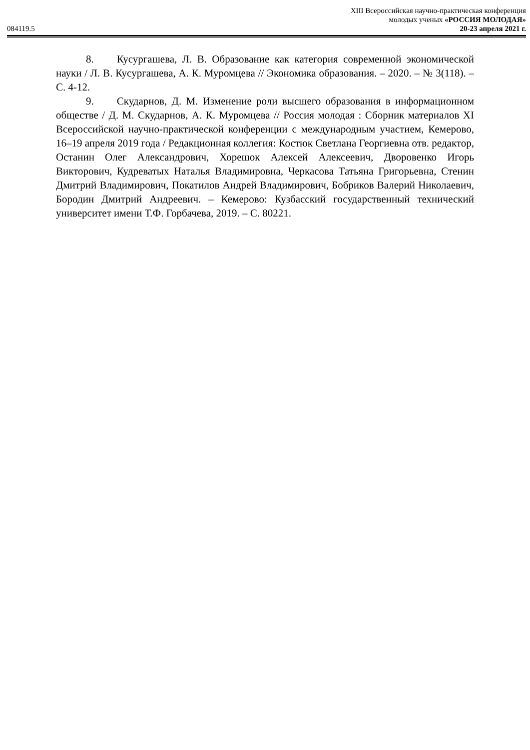084119.5
XIII Всероссийская научно-практическая конференция
молодых ученых «РОССИЯ МОЛОДАЯ»
20-23 апреля 2021 г.
8. Кусургашева, Л. В. Образование как категория современной экономической науки / Л. В. Кусургашева, А. К. Муромцева // Экономика образования. – 2020. – № 3(118). – С. 4-12.
9. Скударнов, Д. М. Изменение роли высшего образования в информационном обществе / Д. М. Скударнов, А. К. Муромцева // Россия молодая : Сборник материалов XI Всероссийской научно-практической конференции с международным участием, Кемерово, 16–19 апреля 2019 года / Редакционная коллегия: Костюк Светлана Георгиевна отв. редактор, Останин Олег Александрович, Хорешок Алексей Алексеевич, Дворовенко Игорь Викторович, Кудреватых Наталья Владимировна, Черкасова Татьяна Григорьевна, Стенин Дмитрий Владимирович, Покатилов Андрей Владимирович, Бобриков Валерий Николаевич, Бородин Дмитрий Андреевич. – Кемерово: Кузбасский государственный технический университет имени Т.Ф. Горбачева, 2019. – С. 80221.